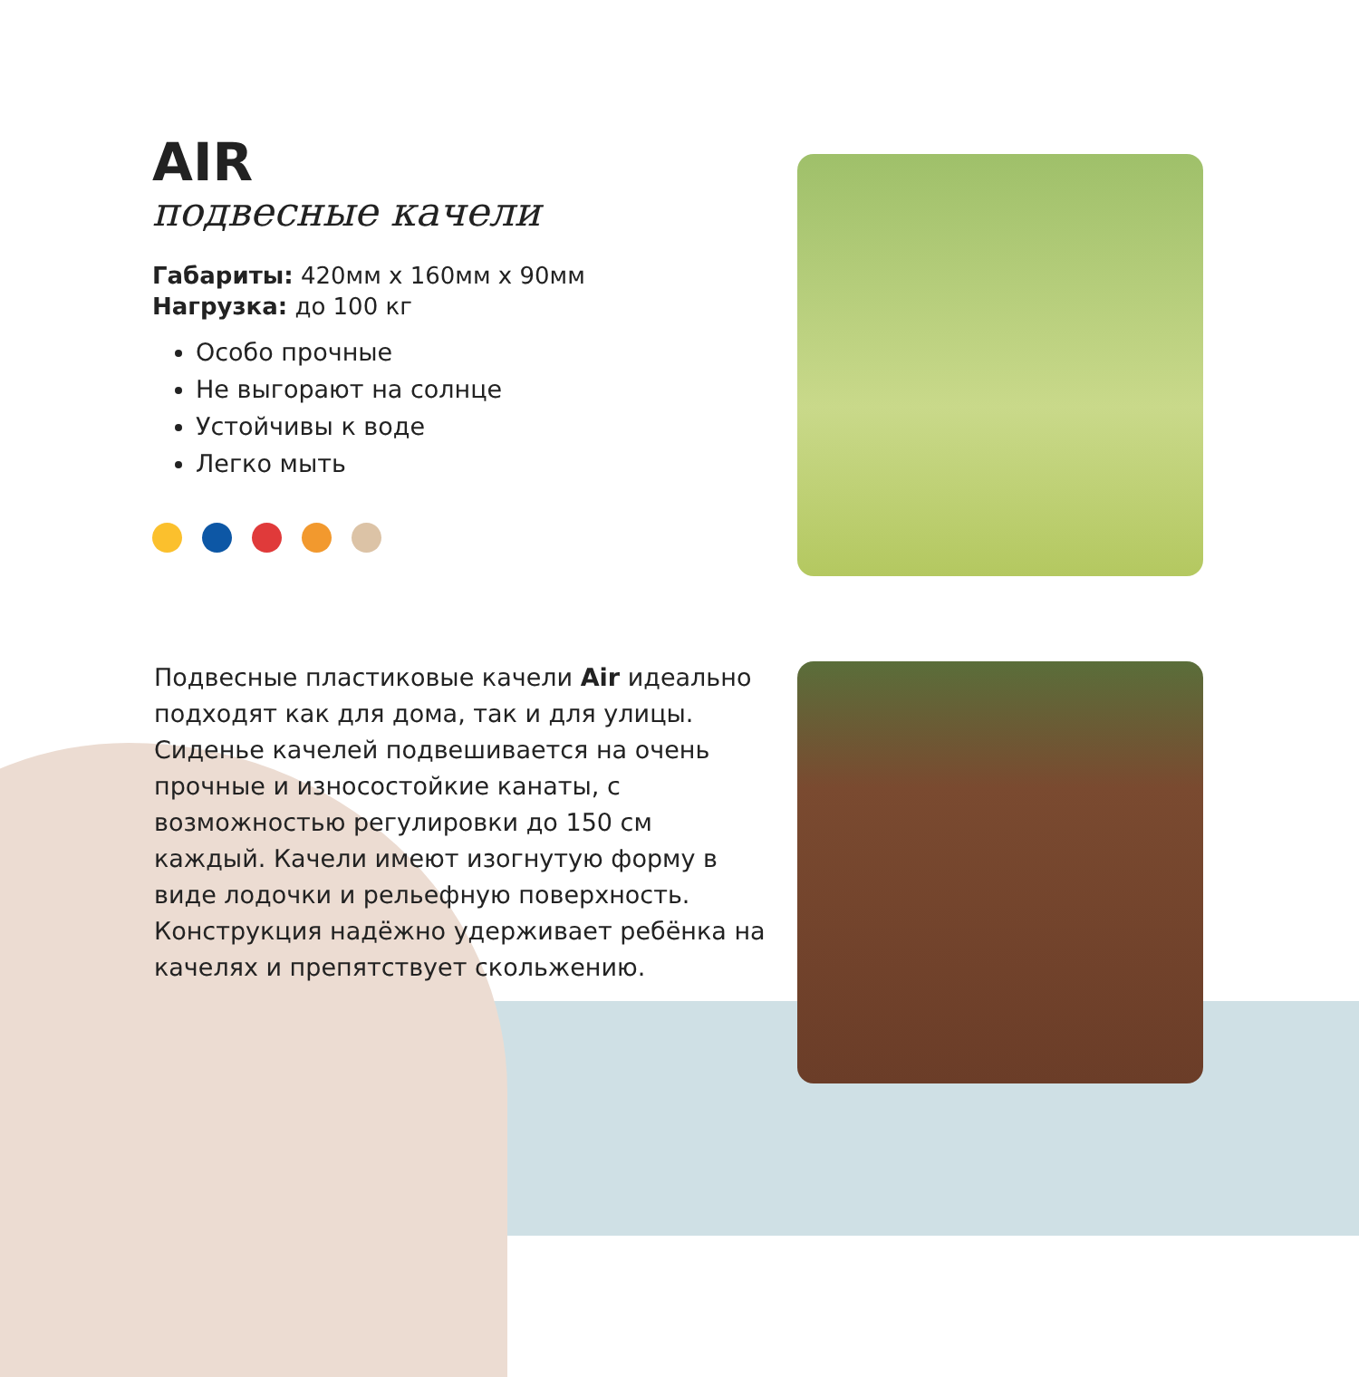AIR
подвесные качели
Габариты: 420мм x 160мм x 90мм
Нагрузка: до 100 кг
Особо прочные
Не выгорают на солнце
Устойчивы к воде
Легко мыть
Подвесные пластиковые качели Air идеально подходят как для дома, так и для улицы. Сиденье качелей подвешивается на очень прочные и износостойкие канаты, с возможностью регулировки до 150 см каждый. Качели имеют изогнутую форму в виде лодочки и рельефную поверхность. Конструкция надёжно удерживает ребёнка на качелях и препятствует скольжению.